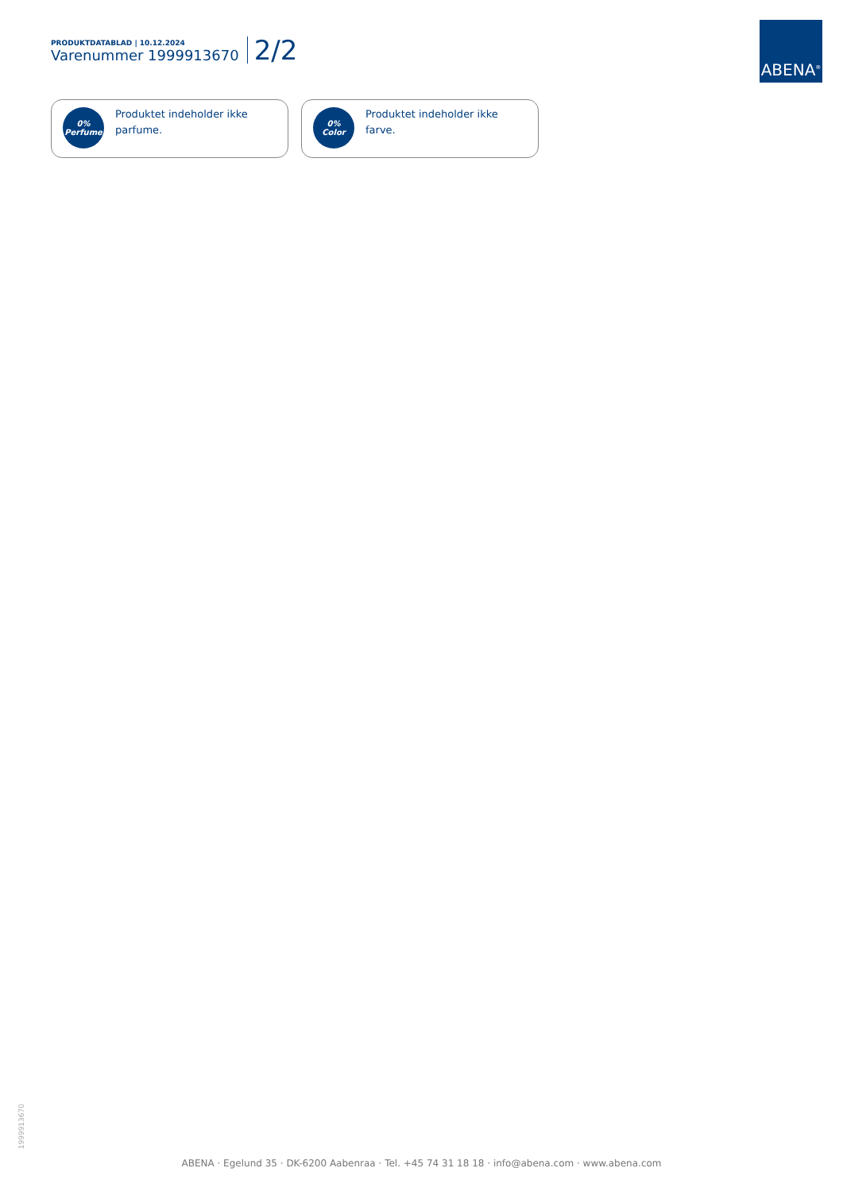PRODUKTDATABLAD | 10.12.2024
Varenummer 1999913670
2/2
ABENA<sup>®</sup>
0%
Perfume
Produktet indeholder ikke
parfume.
0%
Color
Produktet indeholder ikke
farve.
1999913670
ABENA · Egelund 35 · DK-6200 Aabenraa · Tel. +45 74 31 18 18 · info@abena.com · www.abena.com